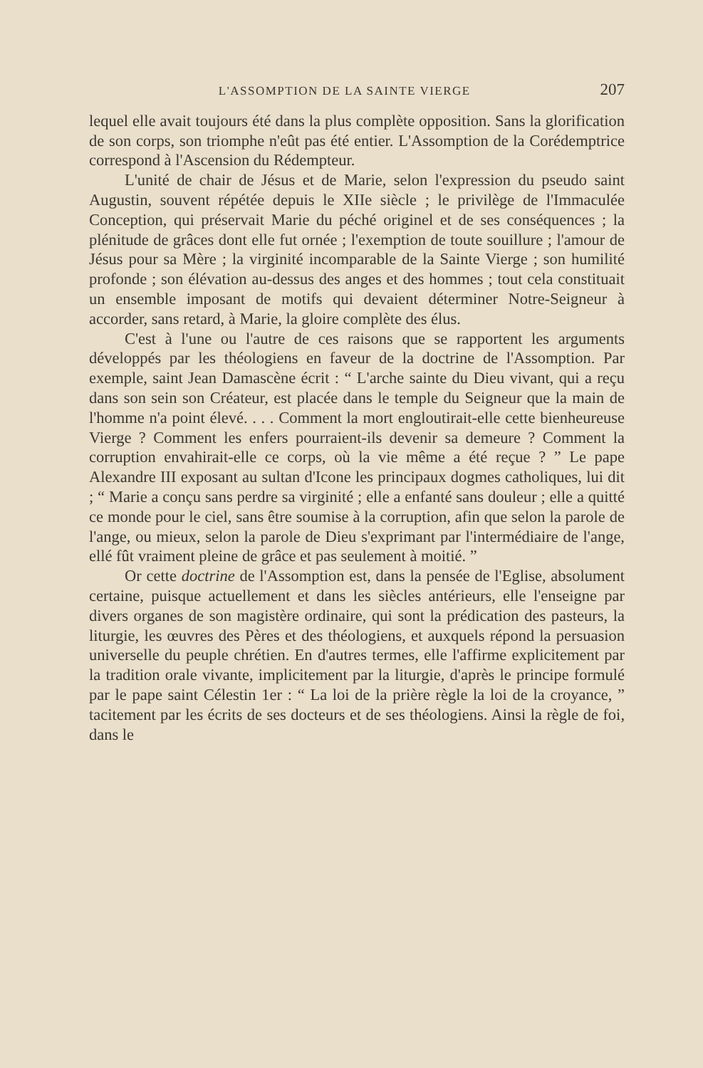L'ASSOMPTION DE LA SAINTE VIERGE 207
lequel elle avait toujours été dans la plus complète opposition. Sans la glorification de son corps, son triomphe n'eût pas été entier. L'Assomption de la Corédemptrice correspond à l'Ascension du Rédempteur.
L'unité de chair de Jésus et de Marie, selon l'expression du pseudo saint Augustin, souvent répétée depuis le XIIe siècle ; le privilège de l'Immaculée Conception, qui préservait Marie du péché originel et de ses conséquences ; la plénitude de grâces dont elle fut ornée ; l'exemption de toute souillure ; l'amour de Jésus pour sa Mère ; la virginité incomparable de la Sainte Vierge ; son humilité profonde ; son élévation au-dessus des anges et des hommes ; tout cela constituait un ensemble imposant de motifs qui devaient déterminer Notre-Seigneur à accorder, sans retard, à Marie, la gloire complète des élus.
C'est à l'une ou l'autre de ces raisons que se rapportent les arguments développés par les théologiens en faveur de la doctrine de l'Assomption. Par exemple, saint Jean Damascène écrit : “ L'arche sainte du Dieu vivant, qui a reçu dans son sein son Créateur, est placée dans le temple du Seigneur que la main de l'homme n'a point élevé. . . . Comment la mort engloutirait-elle cette bienheureuse Vierge ? Comment les enfers pourraient-ils devenir sa demeure ? Comment la corruption envahirait-elle ce corps, où la vie même a été reçue ? ” Le pape Alexandre III exposant au sultan d'Icone les principaux dogmes catholiques, lui dit ; “ Marie a conçu sans perdre sa virginité ; elle a enfanté sans douleur ; elle a quitté ce monde pour le ciel, sans être soumise à la corruption, afin que selon la parole de l'ange, ou mieux, selon la parole de Dieu s'exprimant par l'intermédiaire de l'ange, ellé fût vraiment pleine de grâce et pas seulement à moitié. ”
Or cette doctrine de l'Assomption est, dans la pensée de l'Eglise, absolument certaine, puisque actuellement et dans les siècles antérieurs, elle l'enseigne par divers organes de son magistère ordinaire, qui sont la prédication des pasteurs, la liturgie, les œuvres des Pères et des théologiens, et auxquels répond la persuasion universelle du peuple chrétien. En d'autres termes, elle l'affirme explicitement par la tradition orale vivante, implicitement par la liturgie, d'après le principe formulé par le pape saint Célestin 1er : “ La loi de la prière règle la loi de la croyance, ” tacitement par les écrits de ses docteurs et de ses théologiens. Ainsi la règle de foi, dans le